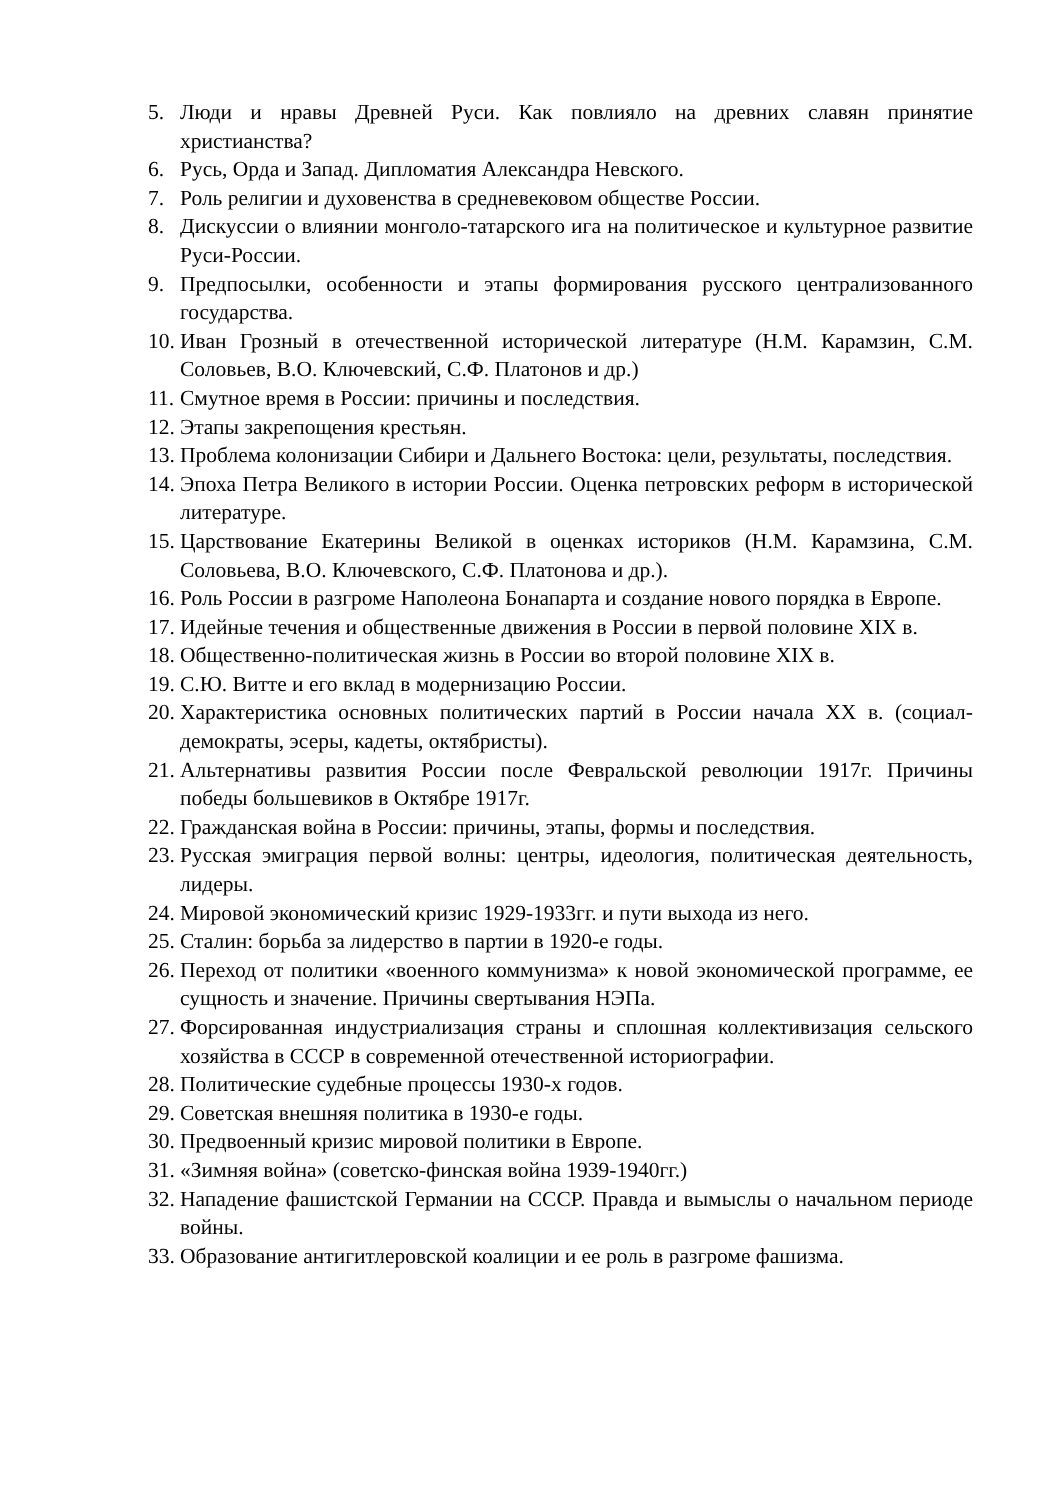5. Люди и нравы Древней Руси. Как повлияло на древних славян принятие христианства?
6. Русь, Орда и Запад. Дипломатия Александра Невского.
7. Роль религии и духовенства в средневековом обществе России.
8. Дискуссии о влиянии монголо-татарского ига на политическое и культурное развитие Руси-России.
9. Предпосылки, особенности и этапы формирования русского централизованного государства.
10. Иван Грозный в отечественной исторической литературе (Н.М. Карамзин, С.М. Соловьев, В.О. Ключевский, С.Ф. Платонов и др.)
11. Смутное время в России: причины и последствия.
12. Этапы закрепощения крестьян.
13. Проблема колонизации Сибири и Дальнего Востока: цели, результаты, последствия.
14. Эпоха Петра Великого в истории России. Оценка петровских реформ в исторической литературе.
15. Царствование Екатерины Великой в оценках историков (Н.М. Карамзина, С.М. Соловьева, В.О. Ключевского, С.Ф. Платонова и др.).
16. Роль России в разгроме Наполеона Бонапарта и создание нового порядка в Европе.
17. Идейные течения и общественные движения в России в первой половине XIX в.
18. Общественно-политическая жизнь в России во второй половине XIX в.
19. С.Ю. Витте и его вклад в модернизацию России.
20. Характеристика основных политических партий в России начала XX в. (социал-демократы, эсеры, кадеты, октябристы).
21. Альтернативы развития России после Февральской революции 1917г. Причины победы большевиков в Октябре 1917г.
22. Гражданская война в России: причины, этапы, формы и последствия.
23. Русская эмиграция первой волны: центры, идеология, политическая деятельность, лидеры.
24. Мировой экономический кризис 1929-1933гг. и пути выхода из него.
25. Сталин: борьба за лидерство в партии в 1920-е годы.
26. Переход от политики «военного коммунизма» к новой экономической программе, ее сущность и значение. Причины свертывания НЭПа.
27. Форсированная индустриализация страны и сплошная коллективизация сельского хозяйства в СССР в современной отечественной историографии.
28. Политические судебные процессы 1930-х годов.
29. Советская внешняя политика в 1930-е годы.
30. Предвоенный кризис мировой политики в Европе.
31. «Зимняя война» (советско-финская война 1939-1940гг.)
32. Нападение фашистской Германии на СССР. Правда и вымыслы о начальном периоде войны.
33. Образование антигитлеровской коалиции и ее роль в разгроме фашизма.